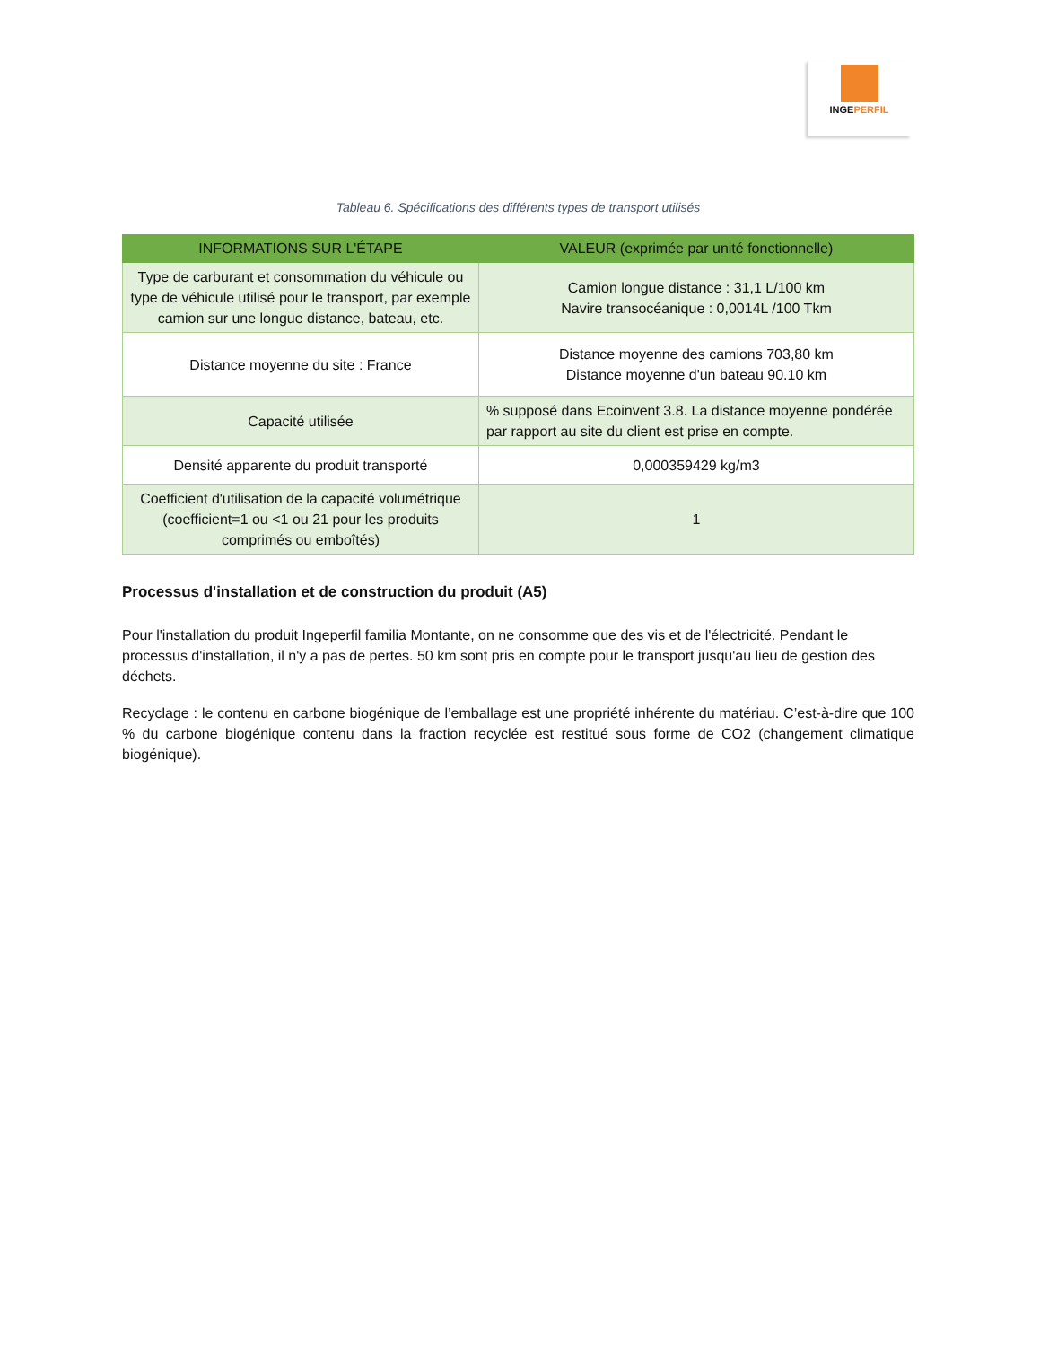INGEPERFIL
Tableau 6. Spécifications des différents types de transport utilisés
| INFORMATIONS SUR L'ÉTAPE | VALEUR (exprimée par unité fonctionnelle) |
| --- | --- |
| Type de carburant et consommation du véhicule ou type de véhicule utilisé pour le transport, par exemple camion sur une longue distance, bateau, etc. | Camion longue distance : 31,1 L/100 km Navire transocéanique : 0,0014L /100 Tkm |
| Distance moyenne du site : France | Distance moyenne des camions 703,80 km Distance moyenne d'un bateau 90.10 km |
| Capacité utilisée | % supposé dans Ecoinvent 3.8. La distance moyenne pondérée par rapport au site du client est prise en compte. |
| Densité apparente du produit transporté | 0,000359429 kg/m3 |
| Coefficient d'utilisation de la capacité volumétrique (coefficient=1 ou <1 ou 21 pour les produits comprimés ou emboîtés) | 1 |
Processus d'installation et de construction du produit (A5)
Pour l'installation du produit Ingeperfil familia Montante, on ne consomme que des vis et de l'électricité. Pendant le processus d'installation, il n'y a pas de pertes. 50 km sont pris en compte pour le transport jusqu'au lieu de gestion des déchets.
Recyclage : le contenu en carbone biogénique de l’emballage est une propriété inhérente du matériau. C’est-à-dire que 100 % du carbone biogénique contenu dans la fraction recyclée est restitué sous forme de CO2 (changement climatique biogénique).